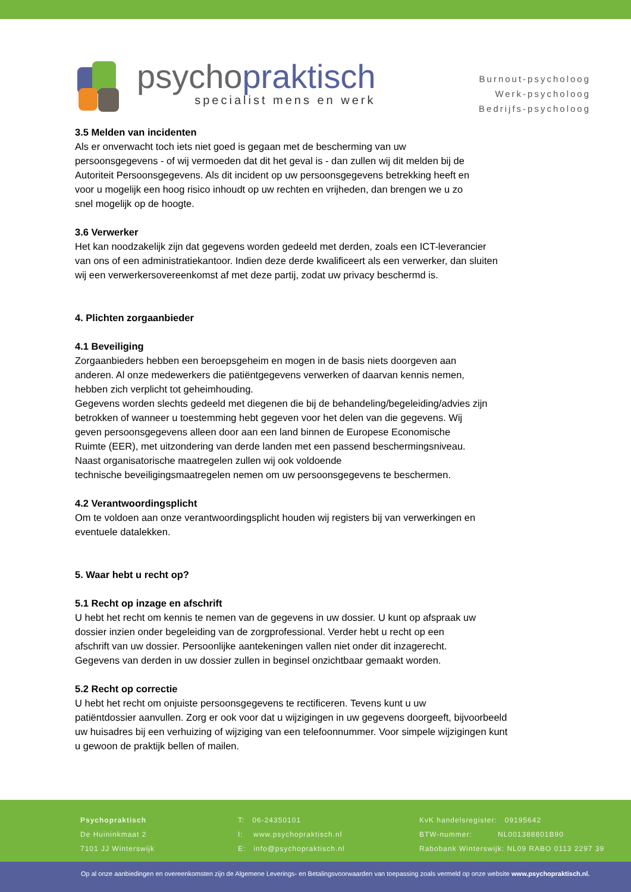psychopraktisch
specialist mens en werk
Burnout-psycholoog
Werk-psycholoog
Bedrijfs-psycholoog
3.5 Melden van incidenten
Als er onverwacht toch iets niet goed is gegaan met de bescherming van uw
persoonsgegevens - of wij vermoeden dat dit het geval is - dan zullen wij dit melden bij de
Autoriteit Persoonsgegevens. Als dit incident op uw persoonsgegevens betrekking heeft en
voor u mogelijk een hoog risico inhoudt op uw rechten en vrijheden, dan brengen we u zo
snel mogelijk op de hoogte.
3.6 Verwerker
Het kan noodzakelijk zijn dat gegevens worden gedeeld met derden, zoals een ICT-leverancier
van ons of een administratiekantoor. Indien deze derde kwalificeert als een verwerker, dan sluiten
wij een verwerkersovereenkomst af met deze partij, zodat uw privacy beschermd is.
4. Plichten zorgaanbieder
4.1 Beveiliging
Zorgaanbieders hebben een beroepsgeheim en mogen in de basis niets doorgeven aan
anderen. Al onze medewerkers die patiëntgegevens verwerken of daarvan kennis nemen,
hebben zich verplicht tot geheimhouding.
Gegevens worden slechts gedeeld met diegenen die bij de behandeling/begeleiding/advies zijn
betrokken of wanneer u toestemming hebt gegeven voor het delen van die gegevens. Wij
geven persoonsgegevens alleen door aan een land binnen de Europese Economische
Ruimte (EER), met uitzondering van derde landen met een passend beschermingsniveau.
Naast organisatorische maatregelen zullen wij ook voldoende
technische beveiligingsmaatregelen nemen om uw persoonsgegevens te beschermen.
4.2 Verantwoordingsplicht
Om te voldoen aan onze verantwoordingsplicht houden wij registers bij van verwerkingen en
eventuele datalekken.
5. Waar hebt u recht op?
5.1 Recht op inzage en afschrift
U hebt het recht om kennis te nemen van de gegevens in uw dossier. U kunt op afspraak uw
dossier inzien onder begeleiding van de zorgprofessional. Verder hebt u recht op een
afschrift van uw dossier. Persoonlijke aantekeningen vallen niet onder dit inzagerecht.
Gegevens van derden in uw dossier zullen in beginsel onzichtbaar gemaakt worden.
5.2 Recht op correctie
U hebt het recht om onjuiste persoonsgegevens te rectificeren. Tevens kunt u uw
patiëntdossier aanvullen. Zorg er ook voor dat u wijzigingen in uw gegevens doorgeeft, bijvoorbeeld
uw huisadres bij een verhuizing of wijziging van een telefoonnummer. Voor simpele wijzigingen kunt
u gewoon de praktijk bellen of mailen.
Psychopraktisch
De Huininkmaat 2
7101 JJ Winterswijk
T: 06-24350101
I: www.psychopraktisch.nl
E: info@psychopraktisch.nl
KvK handelsregister: 09195642
BTW-nummer: NL001388801B90
Rabobank Winterswijk: NL09 RABO 0113 2297 39
Op al onze aanbiedingen en overeenkomsten zijn de Algemene Leverings- en Betalingsvoorwaarden van toepassing zoals vermeld op onze website www.psychopraktisch.nl.